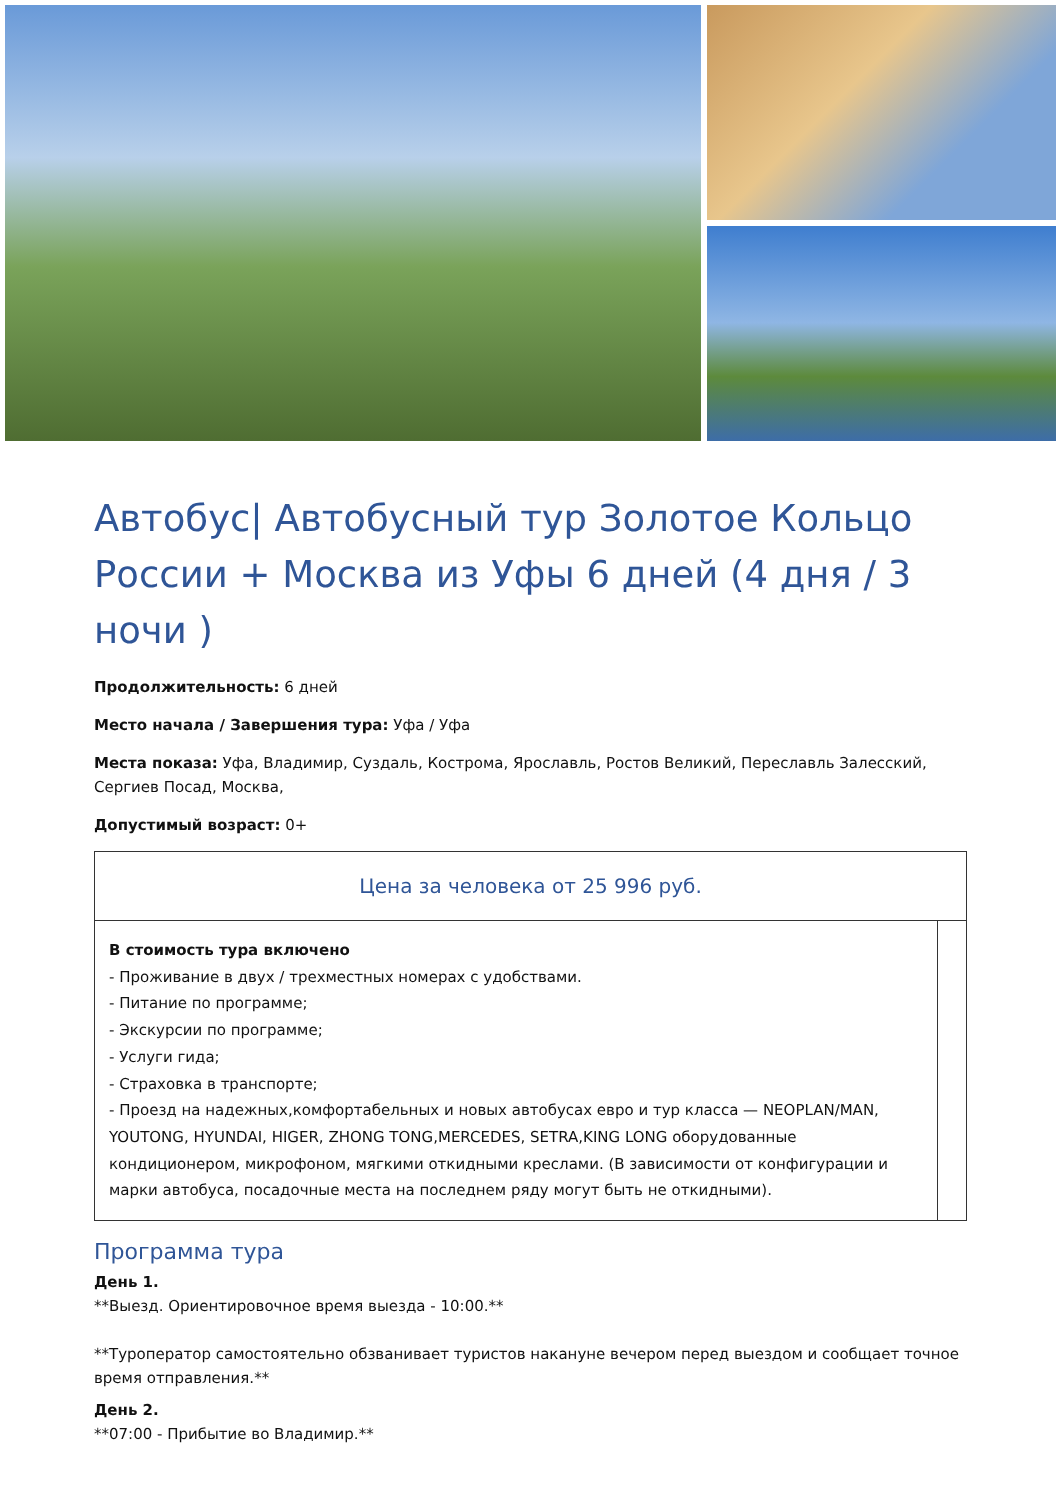Автобус| Автобусный тур Золотое Кольцо России + Москва из Уфы 6 дней (4 дня / 3 ночи )
Продолжительность: 6 дней
Место начала / Завершения тура: Уфа / Уфа
Места показа: Уфа, Владимир, Суздаль, Кострома, Ярославль, Ростов Великий, Переславль Залесский, Сергиев Посад, Москва,
Допустимый возраст: 0+
| Цена за человека от 25 996 руб. | |
| В стоимость тура включено - Проживание в двух / трехместных номерах с удобствами. - Питание по программе; - Экскурсии по программе; - Услуги гида; - Страховка в транспорте; - Проезд на надежных,комфортабельных и новых автобусах евро и тур класса — NEOPLAN/MAN, YOUTONG, HYUNDAI, HIGER, ZHONG TONG,MERCEDES, SETRA,KING LONG оборудованные кондиционером, микрофоном, мягкими откидными креслами. (В зависимости от конфигурации и марки автобуса, посадочные места на последнем ряду могут быть не откидными). | |
Программа тура
День 1.
**Выезд. Ориентировочное время выезда - 10:00.**
**Туроператор самостоятельно обзванивает туристов накануне вечером перед выездом и сообщает точное время отправления.**
День 2.
**07:00 - Прибытие во Владимир.**